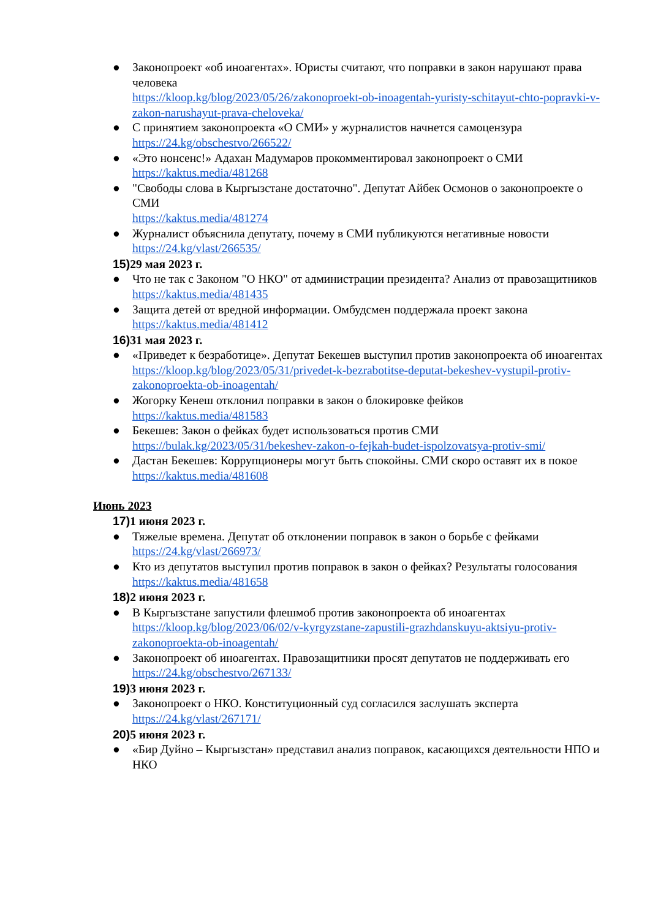● Законопроект «об иноагентах». Юристы считают, что поправки в закон нарушают права человека
https://kloop.kg/blog/2023/05/26/zakonoproekt-ob-inoagentah-yuristy-schitayut-chto-popravki-v-zakon-narushayut-prava-cheloveka/
● С принятием законопроекта «О СМИ» у журналистов начнется самоцензура
https://24.kg/obschestvo/266522/
● «Это нонсенс!» Адахан Мадумаров прокомментировал законопроект о СМИ
https://kaktus.media/481268
● "Свободы слова в Кыргызстане достаточно". Депутат Айбек Осмонов о законопроекте о СМИ
https://kaktus.media/481274
● Журналист объяснила депутату, почему в СМИ публикуются негативные новости
https://24.kg/vlast/266535/
15) 29 мая 2023 г.
● Что не так с Законом "О НКО" от администрации президента? Анализ от правозащитников
https://kaktus.media/481435
● Защита детей от вредной информации. Омбудсмен поддержала проект закона
https://kaktus.media/481412
16) 31 мая 2023 г.
● «Приведет к безработице». Депутат Бекешев выступил против законопроекта об иноагентах
https://kloop.kg/blog/2023/05/31/privedet-k-bezrabotitse-deputat-bekeshev-vystupil-protiv-zakonoproekta-ob-inoagentah/
● Жогорку Кенеш отклонил поправки в закон о блокировке фейков
https://kaktus.media/481583
● Бекешев: Закон о фейках будет использоваться против СМИ
https://bulak.kg/2023/05/31/bekeshev-zakon-o-fejkah-budet-ispolzovatsya-protiv-smi/
● Дастан Бекешев: Коррупционеры могут быть спокойны. СМИ скоро оставят их в покое
https://kaktus.media/481608
Июнь 2023
17) 1 июня 2023 г.
● Тяжелые времена. Депутат об отклонении поправок в закон о борьбе с фейками
https://24.kg/vlast/266973/
● Кто из депутатов выступил против поправок в закон о фейках? Результаты голосования
https://kaktus.media/481658
18) 2 июня 2023 г.
● В Кыргызстане запустили флешмоб против законопроекта об иноагентах
https://kloop.kg/blog/2023/06/02/v-kyrgyzstane-zapustili-grazhdanskuyu-aktsiyu-protiv-zakonoproekta-ob-inoagentah/
● Законопроект об иноагентах. Правозащитники просят депутатов не поддерживать его
https://24.kg/obschestvo/267133/
19) 3 июня 2023 г.
● Законопроект о НКО. Конституционный суд согласился заслушать эксперта
https://24.kg/vlast/267171/
20) 5 июня 2023 г.
● «Бир Дуйно – Кыргызстан» представил анализ поправок, касающихся деятельности НПО и НКО